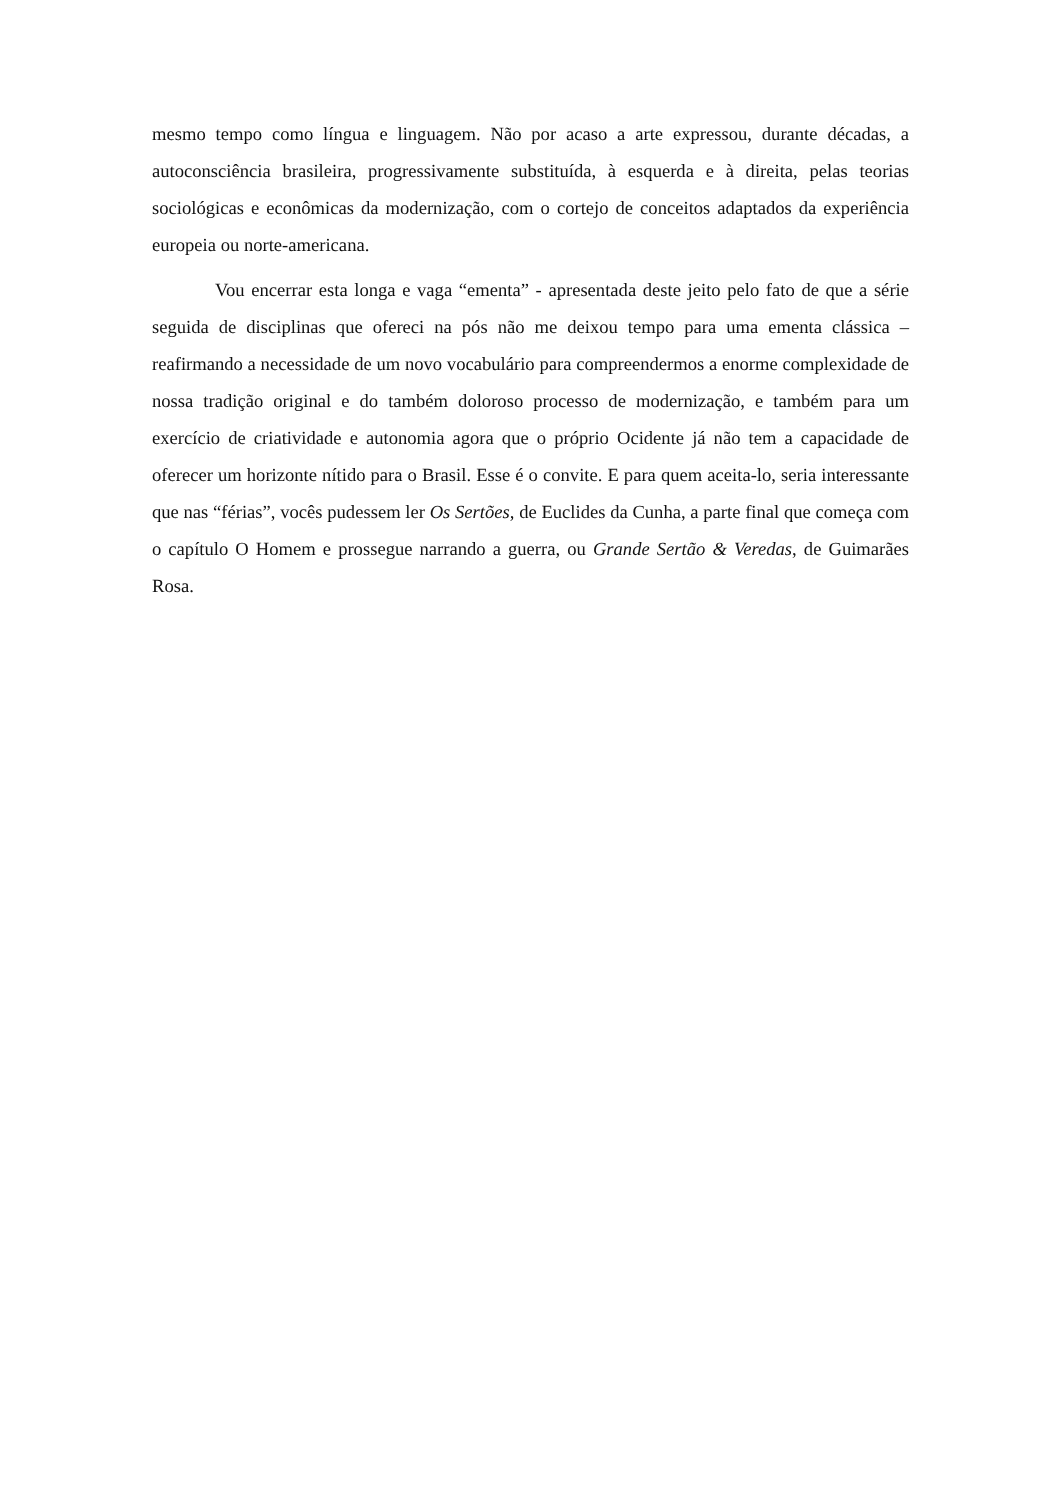mesmo tempo como língua e linguagem. Não por acaso a arte expressou, durante décadas, a autoconsciência brasileira, progressivamente substituída, à esquerda e à direita, pelas teorias sociológicas e econômicas da modernização, com o cortejo de conceitos adaptados da experiência europeia ou norte-americana.
Vou encerrar esta longa e vaga “ementa” - apresentada deste jeito pelo fato de que a série seguida de disciplinas que ofereci na pós não me deixou tempo para uma ementa clássica – reafirmando a necessidade de um novo vocabulário para compreendermos a enorme complexidade de nossa tradição original e do também doloroso processo de modernização, e também para um exercício de criatividade e autonomia agora que o próprio Ocidente já não tem a capacidade de oferecer um horizonte nítido para o Brasil. Esse é o convite. E para quem aceita-lo, seria interessante que nas “férias”, vocês pudessem ler Os Sertões, de Euclides da Cunha, a parte final que começa com o capítulo O Homem e prossegue narrando a guerra, ou Grande Sertão & Veredas, de Guimarães Rosa.